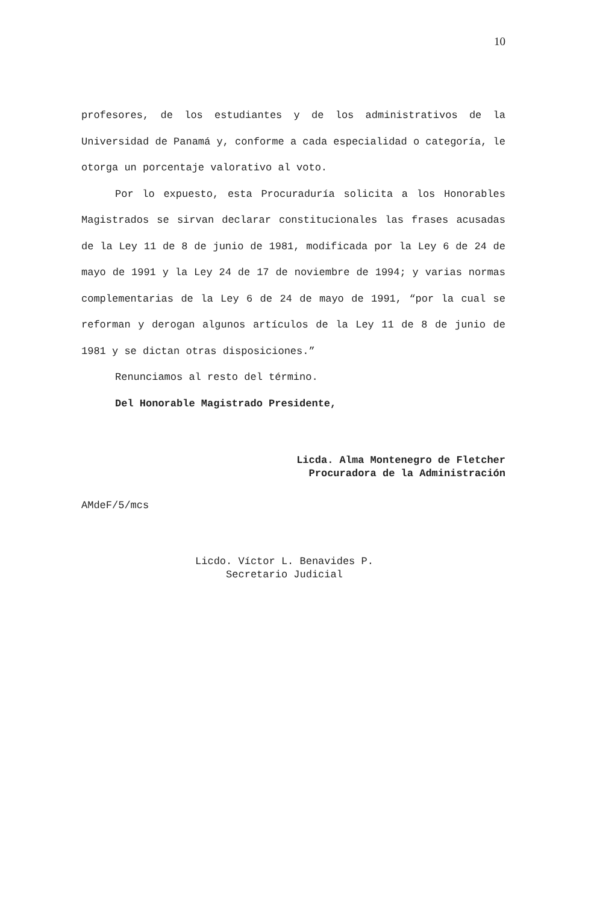10
profesores, de los estudiantes y de los administrativos de la Universidad de Panamá y, conforme a cada especialidad o categoría, le otorga un porcentaje valorativo al voto.
Por lo expuesto, esta Procuraduría solicita a los Honorables Magistrados se sirvan declarar constitucionales las frases acusadas de la Ley 11 de 8 de junio de 1981, modificada por la Ley 6 de 24 de mayo de 1991 y la Ley 24 de 17 de noviembre de 1994; y varias normas complementarias de la Ley 6 de 24 de mayo de 1991, “por la cual se reforman y derogan algunos artículos de la Ley 11 de 8 de junio de 1981 y se dictan otras disposiciones.”
Renunciamos al resto del término.
Del Honorable Magistrado Presidente,
Licda. Alma Montenegro de Fletcher
Procuradora de la Administración
AMdeF/5/mcs
Licdo. Víctor L. Benavides P.
Secretario Judicial